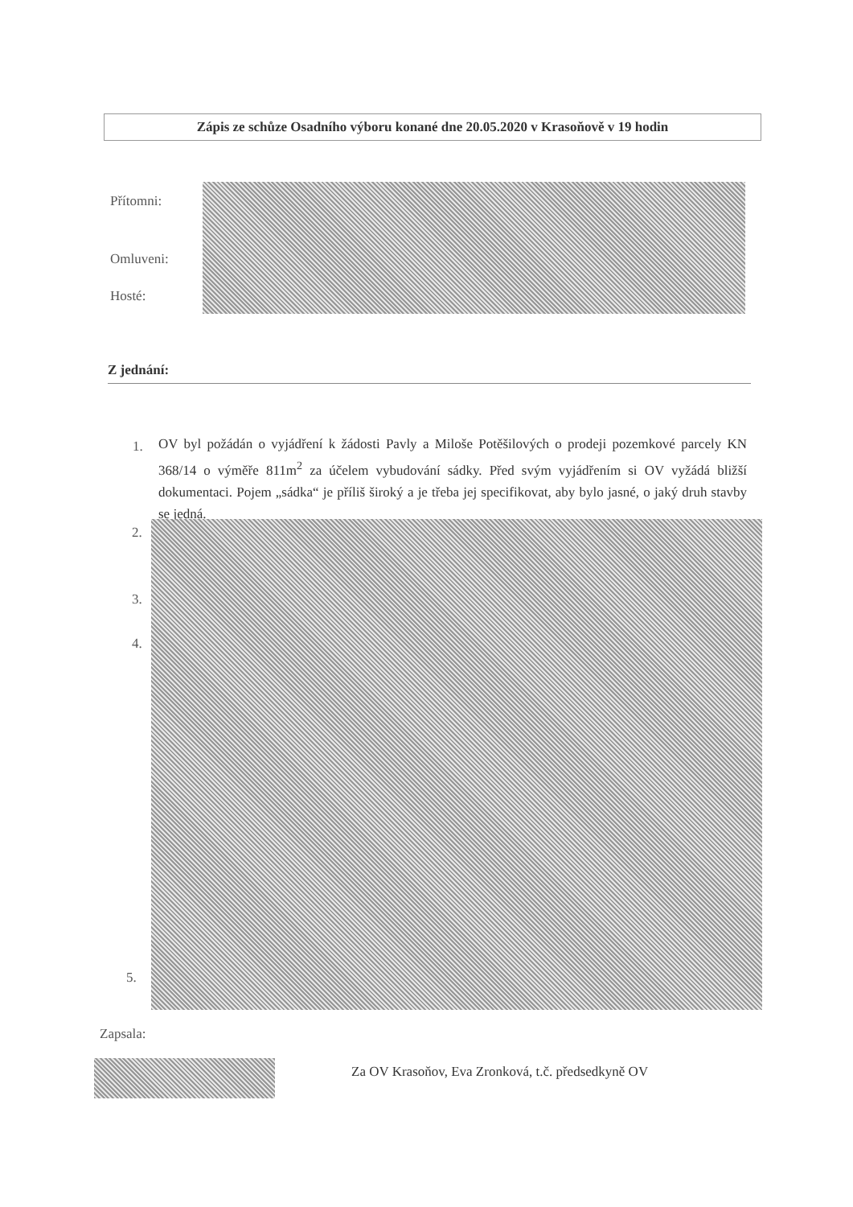Zápis ze schůze Osadního výboru konané dne 20.05.2020 v Krasoňově v 19 hodin
Přítomni:
Omluveni:
Hosté:
Z jednání:
1.
OV byl požádán o vyjádření k žádosti Pavly a Miloše Potěšilových o prodeji pozemkové parcely KN 368/14 o výměře 811m<sup>2</sup> za účelem vybudování sádky. Před svým vyjádřením si OV vyžádá bližší dokumentaci. Pojem „sádka“ je příliš široký a je třeba jej specifikovat, aby bylo jasné, o jaký druh stavby se jedná.
2.
3.
4.
5.
Zapsala:
Za OV Krasoňov, Eva Zronková, t.č. předsedkyně OV